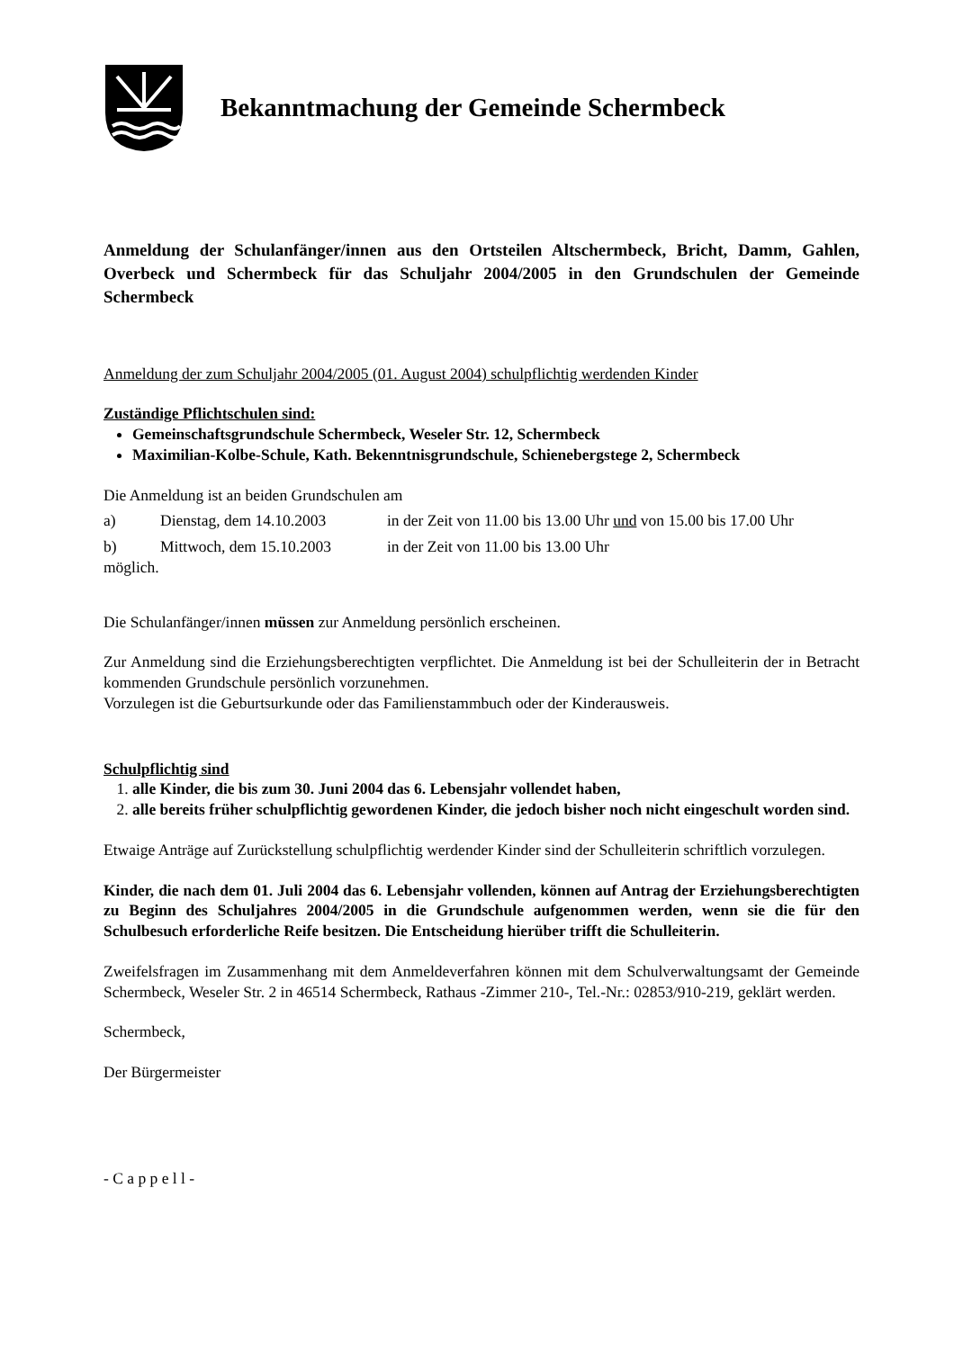Bekanntmachung der Gemeinde Schermbeck
Anmeldung der Schulanfänger/innen aus den Ortsteilen Altschermbeck, Bricht, Damm, Gahlen, Overbeck und Schermbeck für das Schuljahr 2004/2005 in den Grundschulen der Gemeinde Schermbeck
Anmeldung der zum Schuljahr 2004/2005 (01. August 2004) schulpflichtig werdenden Kinder
Zuständige Pflichtschulen sind:
Gemeinschaftsgrundschule Schermbeck, Weseler Str. 12, Schermbeck
Maximilian-Kolbe-Schule, Kath. Bekenntnisgrundschule, Schienebergstege 2, Schermbeck
Die Anmeldung ist an beiden Grundschulen am
a) Dienstag, dem 14.10.2003 in der Zeit von 11.00 bis 13.00 Uhr und von 15.00 bis 17.00 Uhr
b) Mittwoch, dem 15.10.2003 in der Zeit von 11.00 bis 13.00 Uhr
möglich.
Die Schulanfänger/innen müssen zur Anmeldung persönlich erscheinen.
Zur Anmeldung sind die Erziehungsberechtigten verpflichtet. Die Anmeldung ist bei der Schulleiterin der in Betracht kommenden Grundschule persönlich vorzunehmen.
Vorzulegen ist die Geburtsurkunde oder das Familienstammbuch oder der Kinderausweis.
Schulpflichtig sind
1. alle Kinder, die bis zum 30. Juni 2004 das 6. Lebensjahr vollendet haben,
2. alle bereits früher schulpflichtig gewordenen Kinder, die jedoch bisher noch nicht eingeschult worden sind.
Etwaige Anträge auf Zurückstellung schulpflichtig werdender Kinder sind der Schulleiterin schriftlich vorzulegen.
Kinder, die nach dem 01. Juli 2004 das 6. Lebensjahr vollenden, können auf Antrag der Erziehungsberechtigten zu Beginn des Schuljahres 2004/2005 in die Grundschule aufgenommen werden, wenn sie die für den Schulbesuch erforderliche Reife besitzen. Die Entscheidung hierüber trifft die Schulleiterin.
Zweifelsfragen im Zusammenhang mit dem Anmeldeverfahren können mit dem Schulverwaltungsamt der Gemeinde Schermbeck, Weseler Str. 2 in 46514 Schermbeck, Rathaus -Zimmer 210-, Tel.-Nr.: 02853/910-219, geklärt werden.
Schermbeck,
Der Bürgermeister
- C a p p e l l -